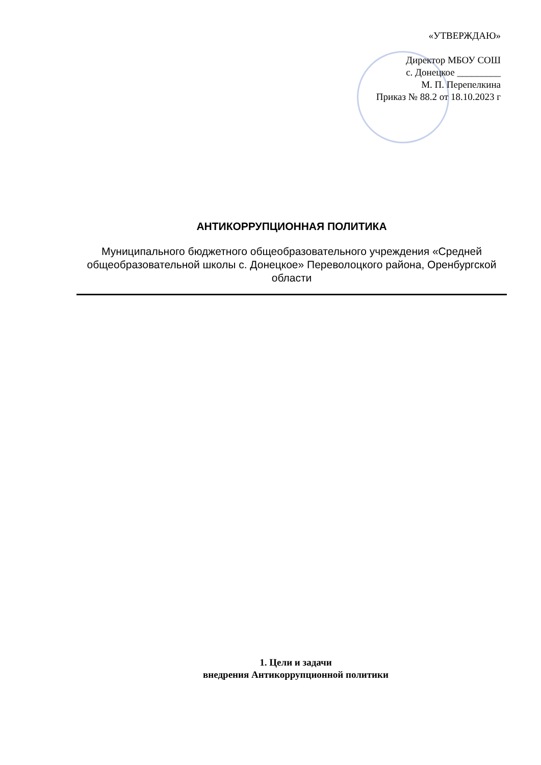«УТВЕРЖДАЮ»
Директор МБОУ СОШ
с. Донецкое _________
М. П. Перепелкина
Приказ № 88.2 от 18.10.2023 г
АНТИКОРРУПЦИОННАЯ ПОЛИТИКА
Муниципального бюджетного общеобразовательного учреждения «Средней общеобразовательной школы с. Донецкое» Переволоцкого района, Оренбургской области
1. Цели и задачи
внедрения Антикоррупционной политики